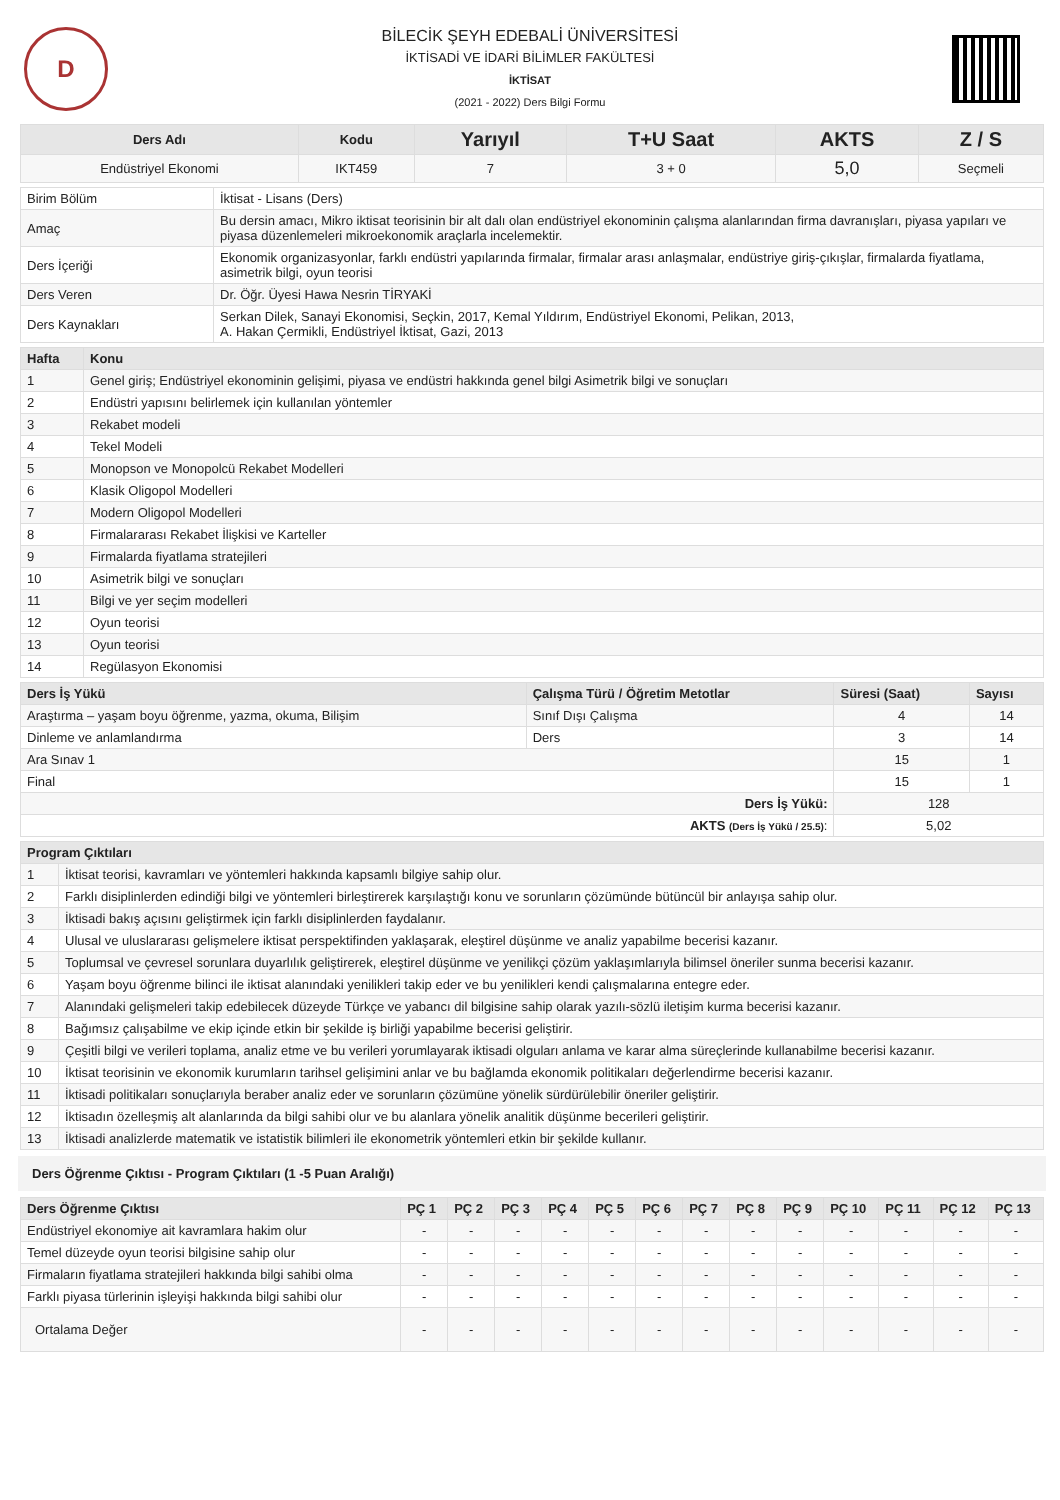D
BİLECİK ŞEYH EDEBALİ ÜNİVERSİTESİ
İKTİSADİ VE İDARİ BİLİMLER FAKÜLTESİ
İKTİSAT
(2021 - 2022) Ders Bilgi Formu
| Ders Adı | Kodu | Yarıyıl | T+U Saat | AKTS | Z / S |
| --- | --- | --- | --- | --- | --- |
| Endüstriyel Ekonomi | IKT459 | 7 | 3 + 0 | 5,0 | Seçmeli |
| Birim Bölüm | İktisat - Lisans (Ders) |
| Amaç | Bu dersin amacı, Mikro iktisat teorisinin bir alt dalı olan endüstriyel ekonominin çalışma alanlarından firma davranışları, piyasa yapıları ve piyasa düzenlemeleri mikroekonomik araçlarla incelemektir. |
| Ders İçeriği | Ekonomik organizasyonlar, farklı endüstri yapılarında firmalar, firmalar arası anlaşmalar, endüstriye giriş-çıkışlar, firmalarda fiyatlama, asimetrik bilgi, oyun teorisi |
| Ders Veren | Dr. Öğr. Üyesi Hawa Nesrin TİRYAKİ |
| Ders Kaynakları | Serkan Dilek, Sanayi Ekonomisi, Seçkin, 2017, Kemal Yıldırım, Endüstriyel Ekonomi, Pelikan, 2013, A. Hakan Çermikli, Endüstriyel İktisat, Gazi, 2013 |
| Hafta | Konu |
| --- | --- |
| 1 | Genel giriş; Endüstriyel ekonominin gelişimi, piyasa ve endüstri hakkında genel bilgi Asimetrik bilgi ve sonuçları |
| 2 | Endüstri yapısını belirlemek için kullanılan yöntemler |
| 3 | Rekabet modeli |
| 4 | Tekel Modeli |
| 5 | Monopson ve Monopolcü Rekabet Modelleri |
| 6 | Klasik Oligopol Modelleri |
| 7 | Modern Oligopol Modelleri |
| 8 | Firmalararası Rekabet İlişkisi ve Karteller |
| 9 | Firmalarda fiyatlama stratejileri |
| 10 | Asimetrik bilgi ve sonuçları |
| 11 | Bilgi ve yer seçim modelleri |
| 12 | Oyun teorisi |
| 13 | Oyun teorisi |
| 14 | Regülasyon Ekonomisi |
| Ders İş Yükü | Çalışma Türü / Öğretim Metotlar | Süresi (Saat) | Sayısı |
| --- | --- | --- | --- |
| Araştırma – yaşam boyu öğrenme, yazma, okuma, Bilişim | Sınıf Dışı Çalışma | 4 | 14 |
| Dinleme ve anlamlandırma | Ders | 3 | 14 |
| Ara Sınav 1 | | 15 | 1 |
| Final | | 15 | 1 |
| Ders İş Yükü: | | 128 | |
| AKTS (Ders İş Yükü / 25.5) : | | 5,02 | |
| Program Çıktıları | |
| --- | --- |
| 1 | İktisat teorisi, kavramları ve yöntemleri hakkında kapsamlı bilgiye sahip olur. |
| 2 | Farklı disiplinlerden edindiği bilgi ve yöntemleri birleştirerek karşılaştığı konu ve sorunların çözümünde bütüncül bir anlayışa sahip olur. |
| 3 | İktisadi bakış açısını geliştirmek için farklı disiplinlerden faydalanır. |
| 4 | Ulusal ve uluslararası gelişmelere iktisat perspektifinden yaklaşarak, eleştirel düşünme ve analiz yapabilme becerisi kazanır. |
| 5 | Toplumsal ve çevresel sorunlara duyarlılık geliştirerek, eleştirel düşünme ve yenilikçi çözüm yaklaşımlarıyla bilimsel öneriler sunma becerisi kazanır. |
| 6 | Yaşam boyu öğrenme bilinci ile iktisat alanındaki yenilikleri takip eder ve bu yenilikleri kendi çalışmalarına entegre eder. |
| 7 | Alanındaki gelişmeleri takip edebilecek düzeyde Türkçe ve yabancı dil bilgisine sahip olarak yazılı-sözlü iletişim kurma becerisi kazanır. |
| 8 | Bağımsız çalışabilme ve ekip içinde etkin bir şekilde iş birliği yapabilme becerisi geliştirir. |
| 9 | Çeşitli bilgi ve verileri toplama, analiz etme ve bu verileri yorumlayarak iktisadi olguları anlama ve karar alma süreçlerinde kullanabilme becerisi kazanır. |
| 10 | İktisat teorisinin ve ekonomik kurumların tarihsel gelişimini anlar ve bu bağlamda ekonomik politikaları değerlendirme becerisi kazanır. |
| 11 | İktisadi politikaları sonuçlarıyla beraber analiz eder ve sorunların çözümüne yönelik sürdürülebilir öneriler geliştirir. |
| 12 | İktisadın özelleşmiş alt alanlarında da bilgi sahibi olur ve bu alanlara yönelik analitik düşünme becerileri geliştirir. |
| 13 | İktisadi analizlerde matematik ve istatistik bilimleri ile ekonometrik yöntemleri etkin bir şekilde kullanır. |
Ders Öğrenme Çıktısı - Program Çıktıları (1 -5 Puan Aralığı)
| Ders Öğrenme Çıktısı | PÇ 1 | PÇ 2 | PÇ 3 | PÇ 4 | PÇ 5 | PÇ 6 | PÇ 7 | PÇ 8 | PÇ 9 | PÇ 10 | PÇ 11 | PÇ 12 | PÇ 13 |
| --- | --- | --- | --- | --- | --- | --- | --- | --- | --- | --- | --- | --- | --- |
| Endüstriyel ekonomiye ait kavramlara hakim olur | - | - | - | - | - | - | - | - | - | - | - | - | - |
| Temel düzeyde oyun teorisi bilgisine sahip olur | - | - | - | - | - | - | - | - | - | - | - | - | - |
| Firmaların fiyatlama stratejileri hakkında bilgi sahibi olma | - | - | - | - | - | - | - | - | - | - | - | - | - |
| Farklı piyasa türlerinin işleyişi hakkında bilgi sahibi olur | - | - | - | - | - | - | - | - | - | - | - | - | - |
| Ortalama Değer | - | - | - | - | - | - | - | - | - | - | - | - | - |